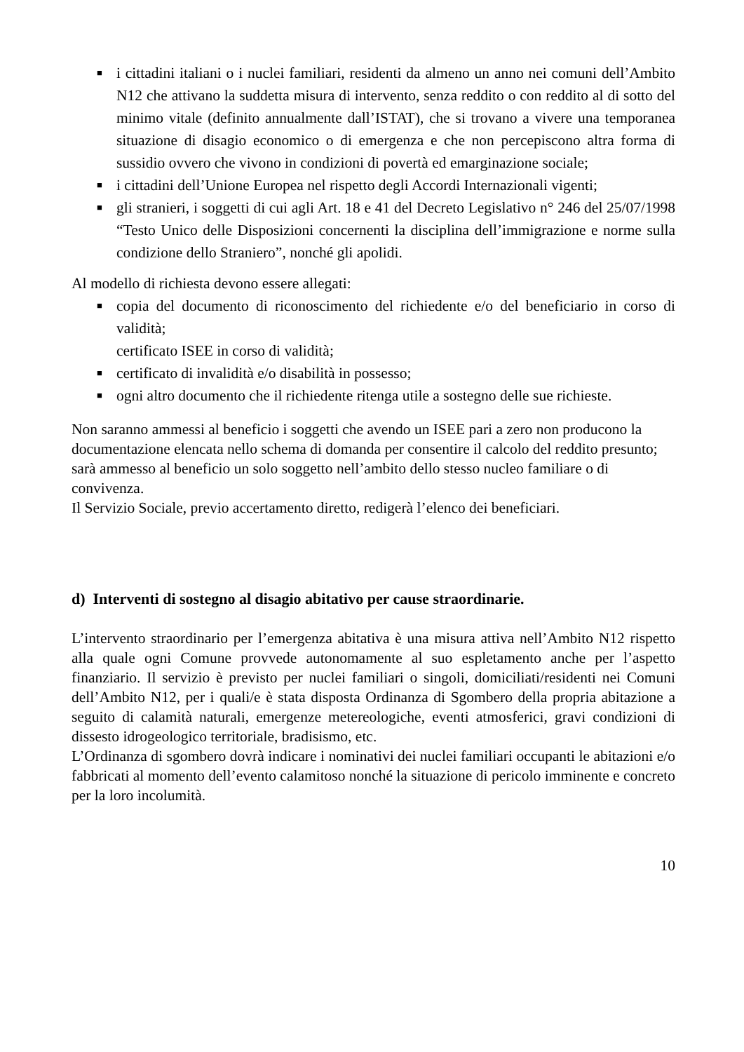■ i cittadini italiani o i nuclei familiari, residenti da almeno un anno nei comuni dell’Ambito N12 che attivano la suddetta misura di intervento, senza reddito o con reddito al di sotto del minimo vitale (definito annualmente dall’ISTAT), che si trovano a vivere una temporanea situazione di disagio economico o di emergenza e che non percepiscono altra forma di sussidio ovvero che vivono in condizioni di povertà ed emarginazione sociale;
■ i cittadini dell’Unione Europea nel rispetto degli Accordi Internazionali vigenti;
■ gli stranieri, i soggetti di cui agli Art. 18 e 41 del Decreto Legislativo n° 246 del 25/07/1998 “Testo Unico delle Disposizioni concernenti la disciplina dell’immigrazione e norme sulla condizione dello Straniero”, nonché gli apolidi.
Al modello di richiesta devono essere allegati:
■ copia del documento di riconoscimento del richiedente e/o del beneficiario in corso di validità;
certificato ISEE in corso di validità;
■ certificato di invalidità e/o disabilità in possesso;
■ ogni altro documento che il richiedente ritenga utile a sostegno delle sue richieste.
Non saranno ammessi al beneficio i soggetti che avendo un ISEE pari a zero non producono la documentazione elencata nello schema di domanda per consentire il calcolo del reddito presunto;
sarà ammesso al beneficio un solo soggetto nell’ambito dello stesso nucleo familiare o di convivenza.
Il Servizio Sociale, previo accertamento diretto, redigerà l’elenco dei beneficiari.
d) Interventi di sostegno al disagio abitativo per cause straordinarie.
L’intervento straordinario per l’emergenza abitativa è una misura attiva nell’Ambito N12 rispetto alla quale ogni Comune provvede autonomamente al suo espletamento anche per l’aspetto finanziario. Il servizio è previsto per nuclei familiari o singoli, domiciliati/residenti nei Comuni dell’Ambito N12, per i quali/e è stata disposta Ordinanza di Sgombero della propria abitazione a seguito di calamità naturali, emergenze metereologiche, eventi atmosferici, gravi condizioni di dissesto idrogeologico territoriale, bradisismo, etc.
L’Ordinanza di sgombero dovrà indicare i nominativi dei nuclei familiari occupanti le abitazioni e/o fabbricati al momento dell’evento calamitoso nonché la situazione di pericolo imminente e concreto per la loro incolumità.
10